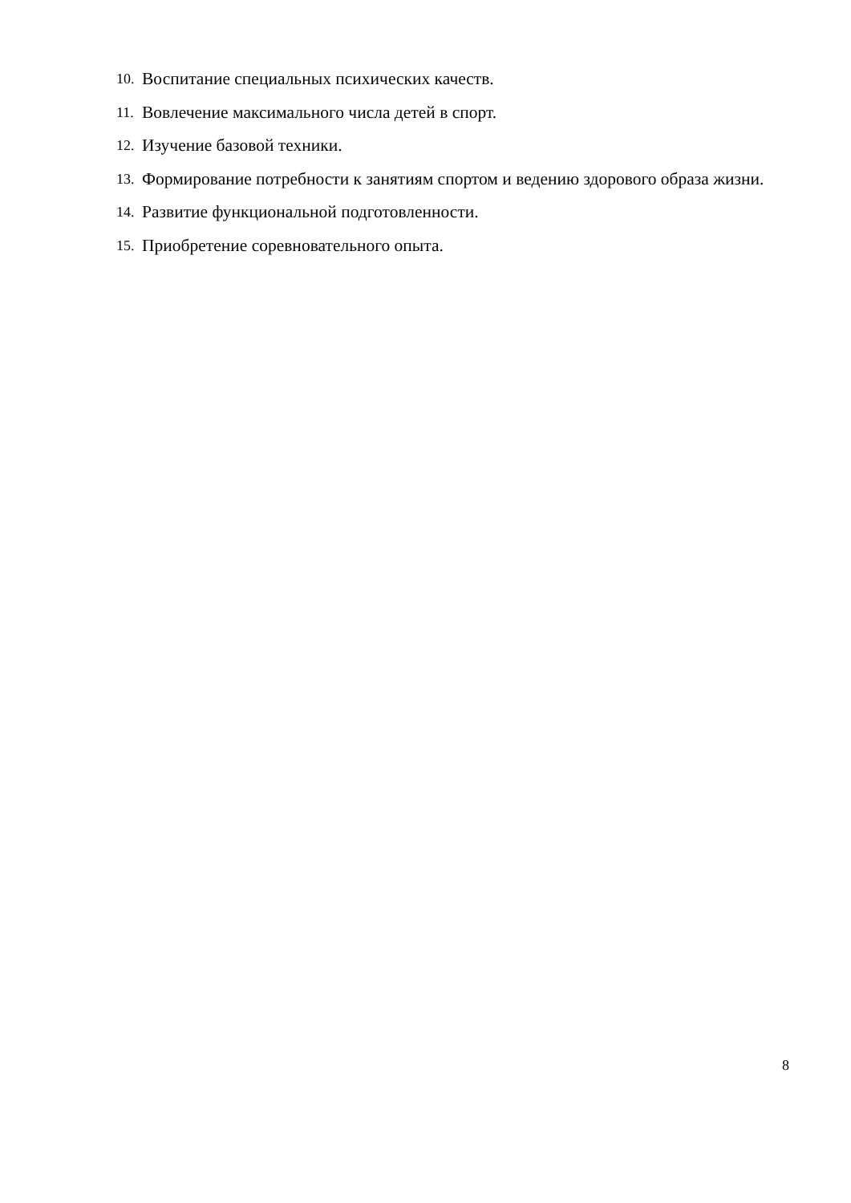10. Воспитание специальных психических качеств.
11. Вовлечение максимального числа детей в спорт.
12. Изучение базовой техники.
13. Формирование потребности к занятиям спортом и ведению здорового образа жизни.
14. Развитие функциональной подготовленности.
15. Приобретение соревновательного опыта.
8